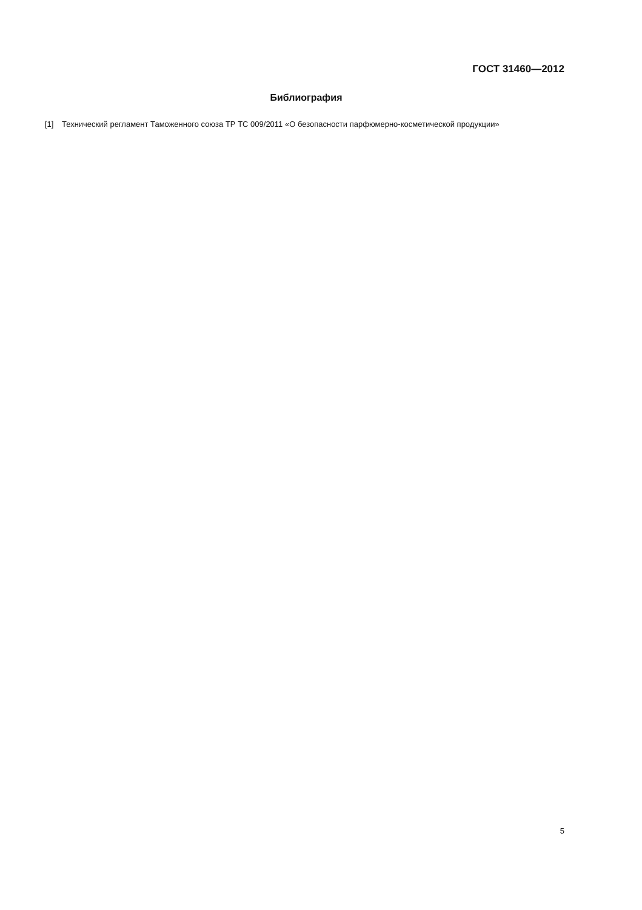ГОСТ 31460—2012
Библиография
[1] Технический регламент Таможенного союза ТР ТС 009/2011 «О безопасности парфюмерно-косметической продукции»
5